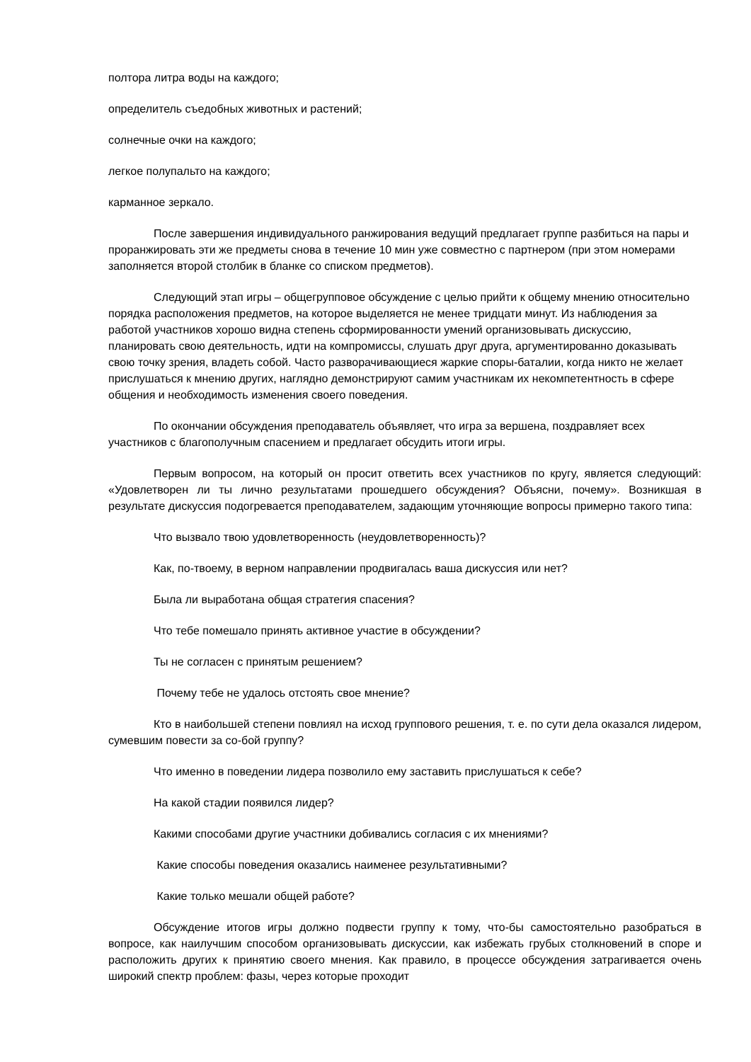полтора литра воды на каждого;
определитель съедобных животных и растений;
солнечные очки на каждого;
легкое полупальто на каждого;
карманное зеркало.
После завершения индивидуального ранжирования ведущий предлагает группе разбиться на пары и проранжировать эти же предметы снова в течение 10 мин уже совместно с партнером (при этом номерами заполняется второй столбик в бланке со списком предметов).
Следующий этап игры – общегрупповое обсуждение с целью прийти к общему мнению относительно порядка расположения предметов, на которое выделяется не менее тридцати минут. Из наблюдения за работой участников хорошо видна степень сформированности умений организовывать дискуссию, планировать свою деятельность, идти на компромиссы, слушать друг друга, аргументированно доказывать свою точку зрения, владеть собой. Часто разворачивающиеся жаркие споры-баталии, когда никто не желает прислушаться к мнению других, наглядно демонстрируют самим участникам их некомпетентность в сфере общения и необходимость изменения своего поведения.
По окончании обсуждения преподаватель объявляет, что игра за вершена, поздравляет всех участников с благополучным спасением и предлагает обсудить итоги игры.
Первым вопросом, на который он просит ответить всех участников по кругу, является следующий: «Удовлетворен ли ты лично результатами прошедшего обсуждения? Объясни, почему». Возникшая в результате дискуссия подогревается преподавателем, задающим уточняющие вопросы примерно такого типа:
Что вызвало твою удовлетворенность (неудовлетворенность)?
Как, по-твоему, в верном направлении продвигалась ваша дискуссия или нет?
Была ли выработана общая стратегия спасения?
Что тебе помешало принять активное участие в обсуждении?
Ты не согласен с принятым решением?
Почему тебе не удалось отстоять свое мнение?
Кто в наибольшей степени повлиял на исход группового решения, т. е. по сути дела оказался лидером, сумевшим повести за со-бой группу?
Что именно в поведении лидера позволило ему заставить прислушаться к себе?
На какой стадии появился лидер?
Какими способами другие участники добивались согласия с их мнениями?
Какие способы поведения оказались наименее результативными?
Какие только мешали общей работе?
Обсуждение итогов игры должно подвести группу к тому, что-бы самостоятельно разобраться в вопросе, как наилучшим способом организовывать дискуссии, как избежать грубых столкновений в споре и расположить других к принятию своего мнения. Как правило, в процессе обсуждения затрагивается очень широкий спектр проблем: фазы, через которые проходит